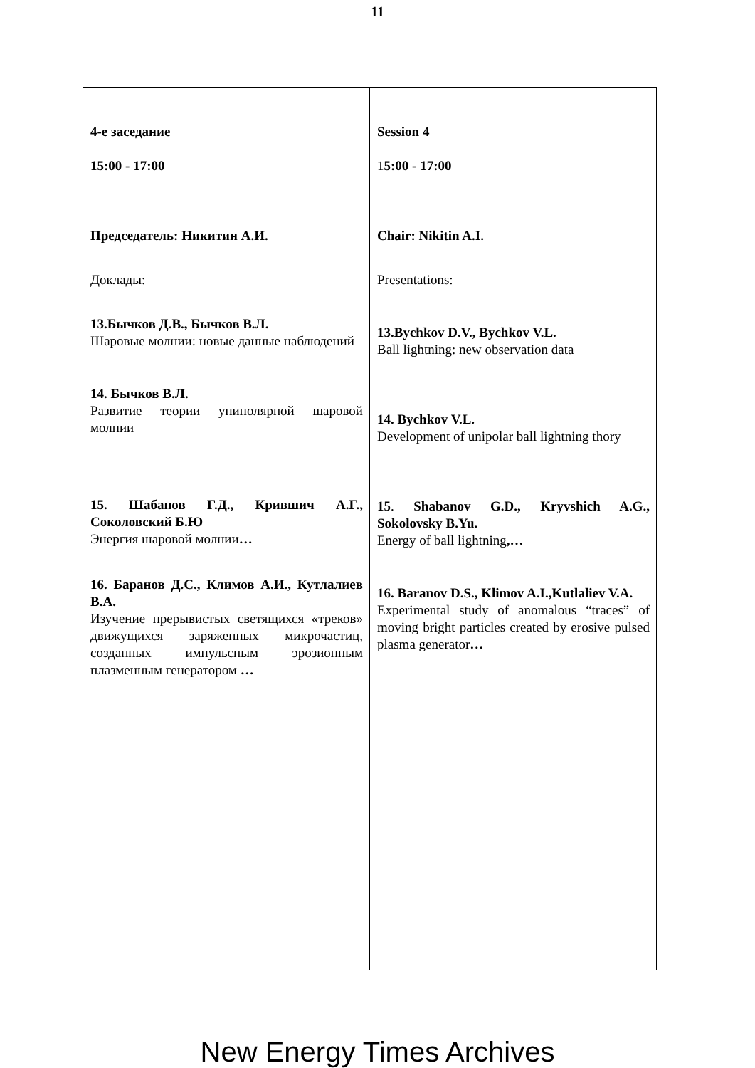11
| 4-е заседание 15:00 - 17:00 Председатель: Никитин А.И. Доклады: 13.Бычков Д.В., Бычков В.Л. Шаровые молнии: новые данные наблюдений 14. Бычков В.Л. Развитие теории униполярной шаровой молнии 15. Шабанов Г.Д., Крившич А.Г., Соколовский Б.Ю Энергия шаровой молнии … 16. Баранов Д.С., Климов А.И., Кутлалиев В.А. Изучение прерывистых светящихся «треков» движущихся заряженных микрочастиц, созданных импульсным эрозионным плазменным генератором … | Session 4 1 5:00 - 17:00 Chair: Nikitin A.I. Presentations: 13.Bychkov D.V., Bychkov V.L. Ball lightning: new observation data 14. Bychkov V.L. Development of unipolar ball lightning thory 15 . Shabanov G.D., Kryvshich A.G., Sokolovsky B.Yu. Energy of ball lightning ,… 16. Baranov D.S., Klimov A.I.,Kutlaliev V.A. Experimental study of anomalous “traces” of moving bright particles created by erosive pulsed plasma generator … |
New Energy Times Archives